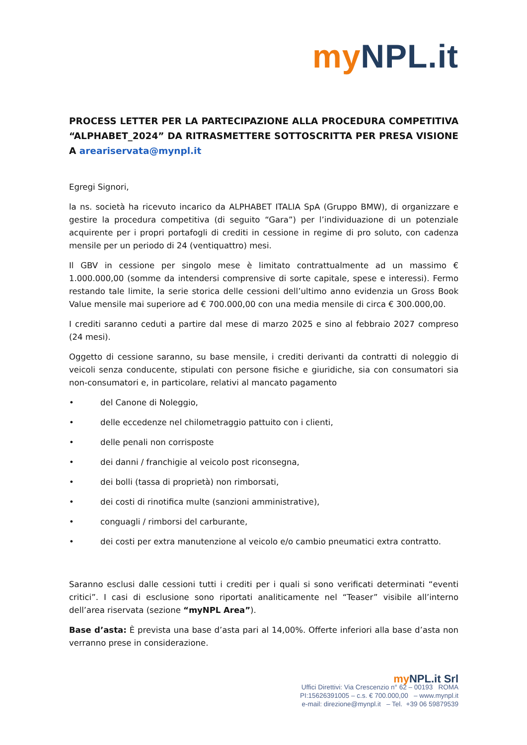my NPL.it
PROCESS LETTER PER LA PARTECIPAZIONE ALLA PROCEDURA COMPETITIVA “ALPHABET_2024” DA RITRASMETTERE SOTTOSCRITTA PER PRESA VISIONE A areariservata@mynpl.it
Egregi Signori,
la ns. società ha ricevuto incarico da ALPHABET ITALIA SpA (Gruppo BMW), di organizzare e gestire la procedura competitiva (di seguito “Gara”) per l’individuazione di un potenziale acquirente per i propri portafogli di crediti in cessione in regime di pro soluto, con cadenza mensile per un periodo di 24 (ventiquattro) mesi.
Il GBV in cessione per singolo mese è limitato contrattualmente ad un massimo € 1.000.000,00 (somme da intendersi comprensive di sorte capitale, spese e interessi). Fermo restando tale limite, la serie storica delle cessioni dell’ultimo anno evidenzia un Gross Book Value mensile mai superiore ad € 700.000,00 con una media mensile di circa € 300.000,00.
I crediti saranno ceduti a partire dal mese di marzo 2025 e sino al febbraio 2027 compreso (24 mesi).
Oggetto di cessione saranno, su base mensile, i crediti derivanti da contratti di noleggio di veicoli senza conducente, stipulati con persone fisiche e giuridiche, sia con consumatori sia non-consumatori e, in particolare, relativi al mancato pagamento
• del Canone di Noleggio,
• delle eccedenze nel chilometraggio pattuito con i clienti,
• delle penali non corrisposte
• dei danni / franchigie al veicolo post riconsegna,
• dei bolli (tassa di proprietà) non rimborsati,
• dei costi di rinotifica multe (sanzioni amministrative),
• conguagli / rimborsi del carburante,
• dei costi per extra manutenzione al veicolo e/o cambio pneumatici extra contratto.
Saranno esclusi dalle cessioni tutti i crediti per i quali si sono verificati determinati “eventi critici”. I casi di esclusione sono riportati analiticamente nel “Teaser” visibile all’interno dell’area riservata (sezione “myNPL Area”).
Base d’asta: È prevista una base d’asta pari al 14,00%. Offerte inferiori alla base d’asta non verranno prese in considerazione.
my NPL.it Srl
Uffici Direttivi: Via Crescenzio n° 62 – 00193 ROMA
PI:15626391005 – c.s. € 700.000,00 – www.mynpl.it
e-mail: direzione@mynpl.it – Tel. +39 06 59879539